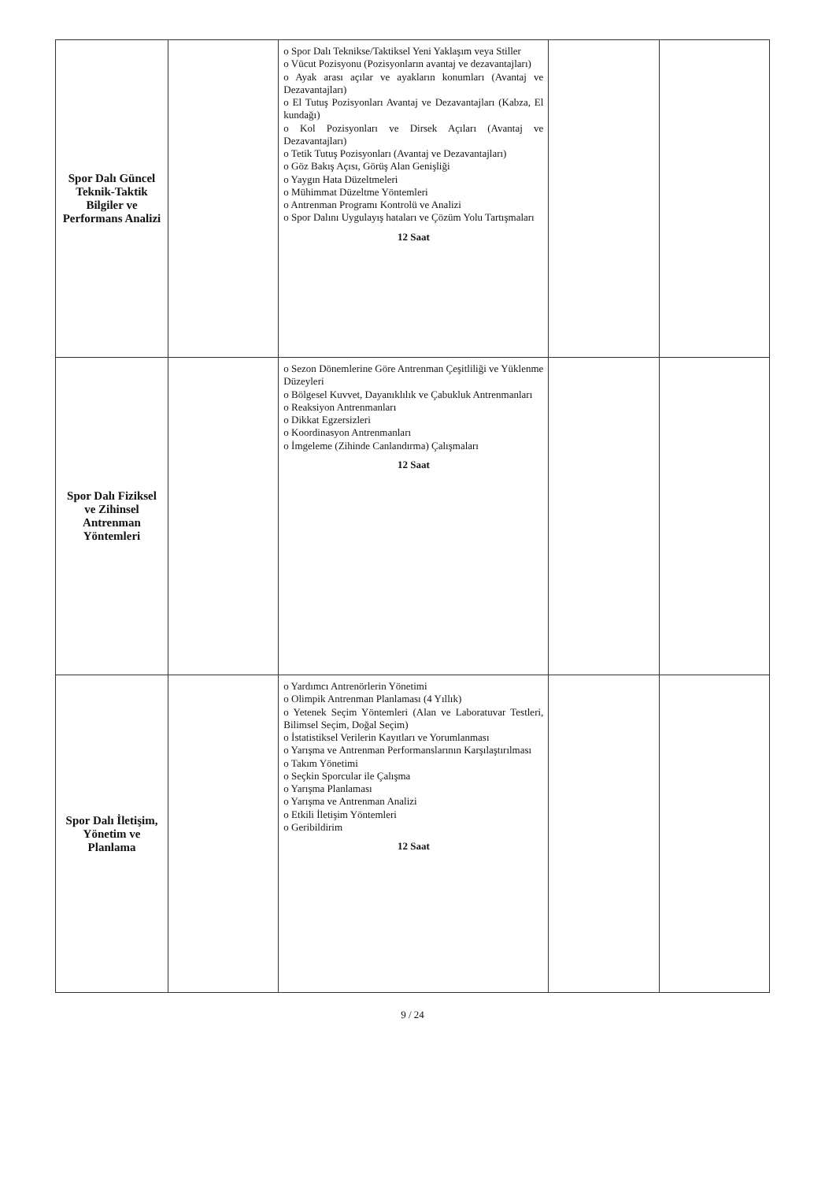| Spor Dalı Güncel Teknik-Taktik Bilgiler ve Performans Analizi | | o Spor Dalı Teknikse/Taktiksel Yeni Yaklaşım veya Stiller o Vücut Pozisyonu (Pozisyonların avantaj ve dezavantajları) o Ayak arası açılar ve ayakların konumları (Avantaj ve Dezavantajları) o El Tutuş Pozisyonları Avantaj ve Dezavantajları (Kabza, El kundağı) o Kol Pozisyonları ve Dirsek Açıları (Avantaj ve Dezavantajları) o Tetik Tutuş Pozisyonları (Avantaj ve Dezavantajları) o Göz Bakış Açısı, Görüş Alan Genişliği o Yaygın Hata Düzeltmeleri o Mühimmat Düzeltme Yöntemleri o Antrenman Programı Kontrolü ve Analizi o Spor Dalını Uygulayış hataları ve Çözüm Yolu Tartışmaları 12 Saat | | |
| Spor Dalı Fiziksel ve Zihinsel Antrenman Yöntemleri | | o Sezon Dönemlerine Göre Antrenman Çeşitliliği ve Yüklenme Düzeyleri o Bölgesel Kuvvet, Dayanıklılık ve Çabukluk Antrenmanları o Reaksiyon Antrenmanları o Dikkat Egzersizleri o Koordinasyon Antrenmanları o İmgeleme (Zihinde Canlandırma) Çalışmaları 12 Saat | | |
| Spor Dalı İletişim, Yönetim ve Planlama | | o Yardımcı Antrenörlerin Yönetimi o Olimpik Antrenman Planlaması (4 Yıllık) o Yetenek Seçim Yöntemleri (Alan ve Laboratuvar Testleri, Bilimsel Seçim, Doğal Seçim) o İstatistiksel Verilerin Kayıtları ve Yorumlanması o Yarışma ve Antrenman Performanslarının Karşılaştırılması o Takım Yönetimi o Seçkin Sporcular ile Çalışma o Yarışma Planlaması o Yarışma ve Antrenman Analizi o Etkili İletişim Yöntemleri o Geribildirim 12 Saat | | |
9 / 24